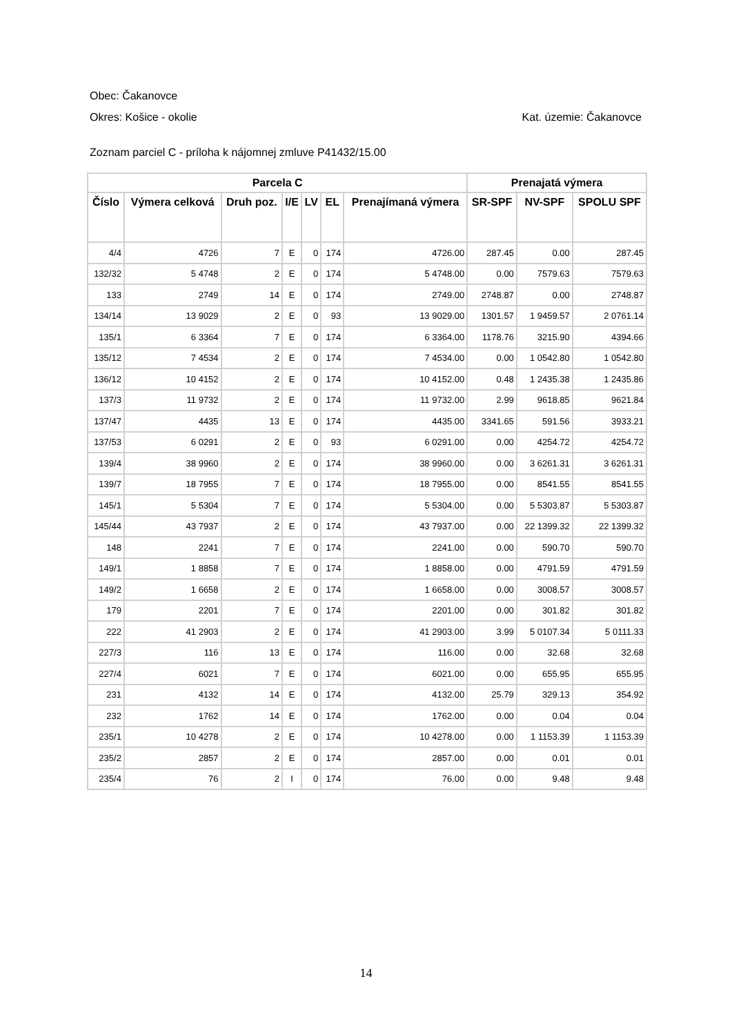Obec: Čakanovce
Okres: Košice - okolie Kat. územie: Čakanovce
Zoznam parciel C - príloha k nájomnej zmluve P41432/15.00
| Parcela C | | | | | | | Prenajatá výmera | | |
| --- | --- | --- | --- | --- | --- | --- | --- | --- | --- |
| Číslo | Výmera celková | Druh poz. | I/E | LV | EL | Prenajímaná výmera | SR-SPF | NV-SPF | SPOLU SPF |
| 4/4 | 4726 | 7 | E | 0 | 174 | 4726.00 | 287.45 | 0.00 | 287.45 |
| 132/32 | 5 4748 | 2 | E | 0 | 174 | 5 4748.00 | 0.00 | 7579.63 | 7579.63 |
| 133 | 2749 | 14 | E | 0 | 174 | 2749.00 | 2748.87 | 0.00 | 2748.87 |
| 134/14 | 13 9029 | 2 | E | 0 | 93 | 13 9029.00 | 1301.57 | 1 9459.57 | 2 0761.14 |
| 135/1 | 6 3364 | 7 | E | 0 | 174 | 6 3364.00 | 1178.76 | 3215.90 | 4394.66 |
| 135/12 | 7 4534 | 2 | E | 0 | 174 | 7 4534.00 | 0.00 | 1 0542.80 | 1 0542.80 |
| 136/12 | 10 4152 | 2 | E | 0 | 174 | 10 4152.00 | 0.48 | 1 2435.38 | 1 2435.86 |
| 137/3 | 11 9732 | 2 | E | 0 | 174 | 11 9732.00 | 2.99 | 9618.85 | 9621.84 |
| 137/47 | 4435 | 13 | E | 0 | 174 | 4435.00 | 3341.65 | 591.56 | 3933.21 |
| 137/53 | 6 0291 | 2 | E | 0 | 93 | 6 0291.00 | 0.00 | 4254.72 | 4254.72 |
| 139/4 | 38 9960 | 2 | E | 0 | 174 | 38 9960.00 | 0.00 | 3 6261.31 | 3 6261.31 |
| 139/7 | 18 7955 | 7 | E | 0 | 174 | 18 7955.00 | 0.00 | 8541.55 | 8541.55 |
| 145/1 | 5 5304 | 7 | E | 0 | 174 | 5 5304.00 | 0.00 | 5 5303.87 | 5 5303.87 |
| 145/44 | 43 7937 | 2 | E | 0 | 174 | 43 7937.00 | 0.00 | 22 1399.32 | 22 1399.32 |
| 148 | 2241 | 7 | E | 0 | 174 | 2241.00 | 0.00 | 590.70 | 590.70 |
| 149/1 | 1 8858 | 7 | E | 0 | 174 | 1 8858.00 | 0.00 | 4791.59 | 4791.59 |
| 149/2 | 1 6658 | 2 | E | 0 | 174 | 1 6658.00 | 0.00 | 3008.57 | 3008.57 |
| 179 | 2201 | 7 | E | 0 | 174 | 2201.00 | 0.00 | 301.82 | 301.82 |
| 222 | 41 2903 | 2 | E | 0 | 174 | 41 2903.00 | 3.99 | 5 0107.34 | 5 0111.33 |
| 227/3 | 116 | 13 | E | 0 | 174 | 116.00 | 0.00 | 32.68 | 32.68 |
| 227/4 | 6021 | 7 | E | 0 | 174 | 6021.00 | 0.00 | 655.95 | 655.95 |
| 231 | 4132 | 14 | E | 0 | 174 | 4132.00 | 25.79 | 329.13 | 354.92 |
| 232 | 1762 | 14 | E | 0 | 174 | 1762.00 | 0.00 | 0.04 | 0.04 |
| 235/1 | 10 4278 | 2 | E | 0 | 174 | 10 4278.00 | 0.00 | 1 1153.39 | 1 1153.39 |
| 235/2 | 2857 | 2 | E | 0 | 174 | 2857.00 | 0.00 | 0.01 | 0.01 |
| 235/4 | 76 | 2 | I | 0 | 174 | 76.00 | 0.00 | 9.48 | 9.48 |
14